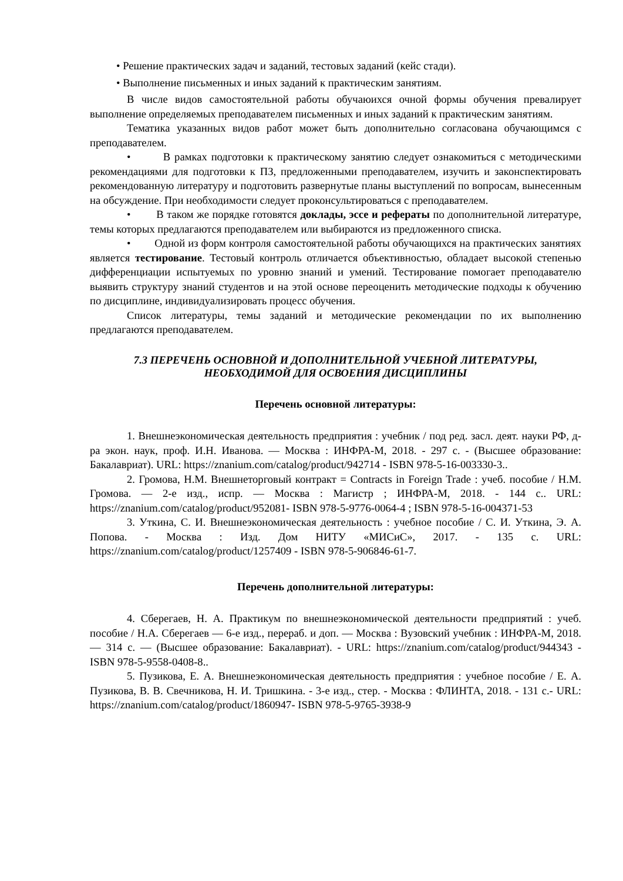• Решение практических задач и заданий, тестовых заданий (кейс стади).
• Выполнение письменных и иных заданий к практическим занятиям.
В числе видов самостоятельной работы обучаюихся очной формы обучения превалирует выполнение определяемых преподавателем письменных и иных заданий к практическим занятиям.
Тематика указанных видов работ может быть дополнительно согласована обучающимся с преподавателем.
• В рамках подготовки к практическому занятию следует ознакомиться с методическими рекомендациями для подготовки к ПЗ, предложенными преподавателем, изучить и законспектировать рекомендованную литературу и подготовить развернутые планы выступлений по вопросам, вынесенным на обсуждение. При необходимости следует проконсультироваться с преподавателем.
• В таком же порядке готовятся доклады, эссе и рефераты по дополнительной литературе, темы которых предлагаются преподавателем или выбираются из предложенного списка.
• Одной из форм контроля самостоятельной работы обучающихся на практических занятиях является тестирование. Тестовый контроль отличается объективностью, обладает высокой степенью дифференциации испытуемых по уровню знаний и умений. Тестирование помогает преподавателю выявить структуру знаний студентов и на этой основе переоценить методические подходы к обучению по дисциплине, индивидуализировать процесс обучения.
Список литературы, темы заданий и методические рекомендации по их выполнению предлагаются преподавателем.
7.3 ПЕРЕЧЕНЬ ОСНОВНОЙ И ДОПОЛНИТЕЛЬНОЙ УЧЕБНОЙ ЛИТЕРАТУРЫ,
НЕОБХОДИМОЙ ДЛЯ ОСВОЕНИЯ ДИСЦИПЛИНЫ
Перечень основной литературы:
1. Внешнеэкономическая деятельность предприятия : учебник / под ред. засл. деят. науки РФ, д-ра экон. наук, проф. И.Н. Иванова. — Москва : ИНФРА-М, 2018. - 297 с. - (Высшее образование: Бакалавриат). URL: https://znanium.com/catalog/product/942714 - ISBN 978-5-16-003330-3..
2. Громова, Н.М. Внешнеторговый контракт = Contracts in Foreign Trade : учеб. пособие / Н.М. Громова. — 2-е изд., испр. — Москва : Магистр ; ИНФРА-М, 2018. - 144 с.. URL: https://znanium.com/catalog/product/952081- ISBN 978-5-9776-0064-4 ; ISBN 978-5-16-004371-53
3. Уткина, С. И. Внешнеэкономическая деятельность : учебное пособие / С. И. Уткина, Э. А. Попова. - Москва : Изд. Дом НИТУ «МИСиС», 2017. - 135 с. URL: https://znanium.com/catalog/product/1257409 - ISBN 978-5-906846-61-7.
Перечень дополнительной литературы:
4. Сберегаев, Н. А. Практикум по внешнеэкономической деятельности предприятий : учеб. пособие / Н.А. Сберегаев — 6-е изд., перераб. и доп. — Москва : Вузовский учебник : ИНФРА-М, 2018. — 314 с. — (Высшее образование: Бакалавриат). - URL: https://znanium.com/catalog/product/944343 - ISBN 978-5-9558-0408-8..
5. Пузикова, Е. А. Внешнеэкономическая деятельность предприятия : учебное пособие / Е. А. Пузикова, В. В. Свечникова, Н. И. Тришкина. - 3-е изд., стер. - Москва : ФЛИНТА, 2018. - 131 с.- URL: https://znanium.com/catalog/product/1860947- ISBN 978-5-9765-3938-9